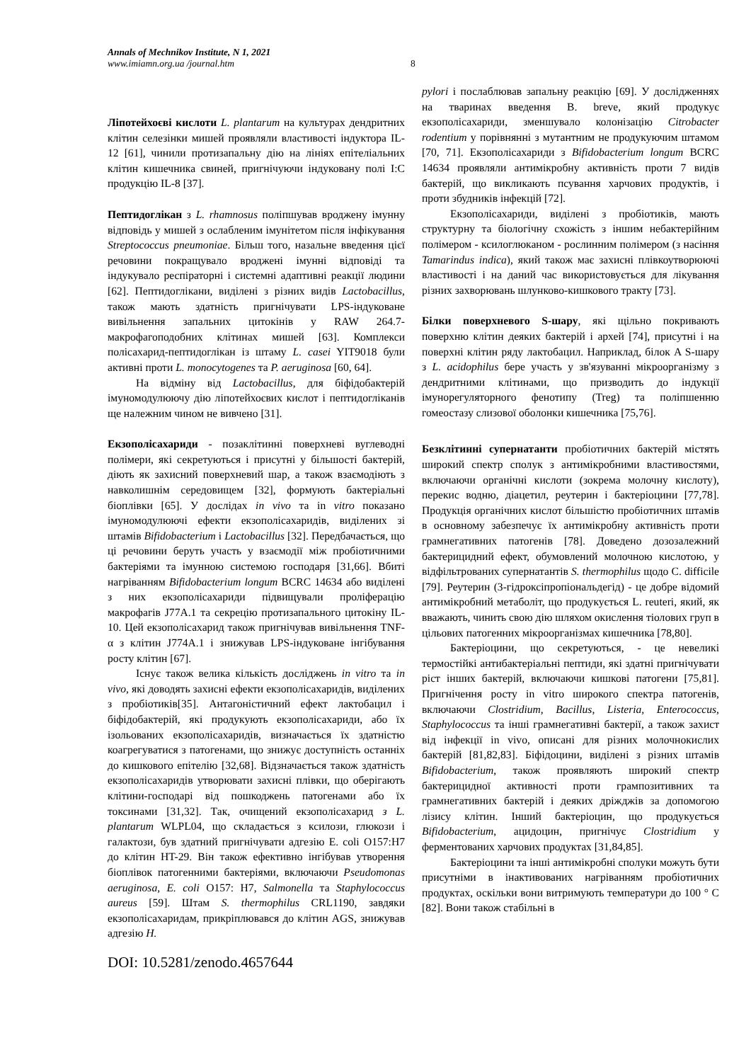Annals of Mechnikov Institute, N 1, 2021
www.imiamn.org.ua /journal.htm
8
Ліпотейхоєві кислоти L. plantarum на культурах дендритних клітин селезінки мишей проявляли властивості індуктора IL-12 [61], чинили протизапальну дію на лініях епітеліальних клітин кишечника свиней, пригнічуючи індуковану полі I:C продукцію IL-8 [37].
Пептидоглікан з L. rhamnosus поліпшував вроджену імунну відповідь у мишей з ослабленим імунітетом після інфікування Streptococcus pneumoniae. Більш того, назальне введення цієї речовини покращувало вроджені імунні відповіді та індукувало респіраторні і системні адаптивні реакції людини [62]. Пептидоглікани, виділені з різних видів Lactobacillus, також мають здатність пригнічувати LPS-індуковане вивільнення запальних цитокінів у RAW 264.7-макрофагоподобних клітинах мишей [63]. Комплекси полісахарид-пептидоглікан із штаму L. casei YIT9018 були активні проти L. monocytogenes та P. aeruginosa [60, 64].
На відміну від Lactobacillus, для біфідобактерій імуномодулюючу дію ліпотейхоєвих кислот і пептидогліканів ще належним чином не вивчено [31].
Екзополісахариди - позаклітинні поверхневі вуглеводні полімери, які секретуються і присутні у більшості бактерій, діють як захисний поверхневий шар, а також взаємодіють з навколишнім середовищем [32], формують бактеріальні біоплівки [65]. У дослідах in vivo та in vitro показано імуномодулюючі ефекти екзополісахаридів, виділених зі штамів Bifidobacterium і Lactobacillus [32]. Передбачається, що ці речовини беруть участь у взаємодії між пробіотичними бактеріями та імунною системою господаря [31,66]. Вбиті нагріванням Bifidobacterium longum BCRC 14634 або виділені з них екзополісахариди підвищували проліферацію макрофагів J77A.1 та секрецію протизапального цитокіну IL-10. Цей екзополісахарид також пригнічував вивільнення TNF-α з клітин J774A.1 і знижував LPS-індуковане інгібування росту клітин [67].
Існує також велика кількість досліджень in vitro та in vivo, які доводять захисні ефекти екзополісахаридів, виділених з пробіотиків[35]. Антагоністичний ефект лактобацил і біфідобактерій, які продукують екзополісахариди, або їх ізольованих екзополісахаридів, визначається їх здатністю коагрегуватися з патогенами, що знижує доступність останніх до кишкового епітелію [32,68]. Відзначається також здатність екзополісахаридів утворювати захисні плівки, що оберігають клітини-господарі від пошкоджень патогенами або їх токсинами [31,32]. Так, очищений екзополісахарид з L. plantarum WLPL04, що складається з ксилози, глюкози і галактози, був здатний пригнічувати адгезію E. coli O157:H7 до клітин HT-29. Він також ефективно інгібував утворення біоплівок патогенними бактеріями, включаючи Pseudomonas aeruginosa, E. coli O157: H7, Salmonella та Staphylococcus aureus [59]. Штам S. thermophilus CRL1190, завдяки екзополісахаридам, прикріплювався до клітин AGS, знижував адгезію H.
pylori і послаблював запальну реакцію [69]. У дослідженнях на тваринах введення B. breve, який продукує екзополісахариди, зменшувало колонізацію Citrobacter rodentium у порівнянні з мутантним не продукуючим штамом [70, 71]. Екзополісахариди з Bifidobacterium longum BCRC 14634 проявляли антимікробну активність проти 7 видів бактерій, що викликають псування харчових продуктів, і проти збудників інфекцій [72].
Екзополісахариди, виділені з пробіотиків, мають структурну та біологічну схожість з іншим небактерійним полімером - ксилоглюканом - рослинним полімером (з насіння Tamarindus indica), який також має захисні плівкоутворюючі властивості і на даний час використовується для лікування різних захворювань шлунково-кишкового тракту [73].
Білки поверхневого S-шару, які щільно покривають поверхню клітин деяких бактерій і архей [74], присутні і на поверхні клітин ряду лактобацил. Наприклад, білок A S-шару з L. acidophilus бере участь у зв'язуванні мікроорганізму з дендритними клітинами, що призводить до індукції імунорегуляторного фенотипу (Treg) та поліпшенню гомеостазу слизової оболонки кишечника [75,76].
Безклітинні супернатанти пробіотичних бактерій містять широкий спектр сполук з антимікробними властивостями, включаючи органічні кислоти (зокрема молочну кислоту), перекис водню, діацетил, реутерин і бактеріоцини [77,78]. Продукція органічних кислот більшістю пробіотичних штамів в основному забезпечує їх антимікробну активність проти грамнегативних патогенів [78]. Доведено дозозалежний бактерицидний ефект, обумовлений молочною кислотою, у відфільтрованих супернатантів S. thermophilus щодо C. difficile [79]. Реутерин (3-гідроксіпропіональдегід) - це добре відомий антимікробний метаболіт, що продукується L. reuteri, який, як вважають, чинить свою дію шляхом окислення тіолових груп в цільових патогенних мікроорганізмах кишечника [78,80].
Бактеріоцини, що секретуються, - це невеликі термостійкі антибактеріальні пептиди, які здатні пригнічувати ріст інших бактерій, включаючи кишкові патогени [75,81]. Пригнічення росту in vitro широкого спектра патогенів, включаючи Clostridium, Bacillus, Listeria, Enterococcus, Staphylococcus та інші грамнегативні бактерії, а також захист від інфекції in vivo, описані для різних молочнокислих бактерій [81,82,83]. Біфідоцини, виділені з різних штамів Bifidobacterium, також проявляють широкий спектр бактерицидної активності проти грампозитивних та грамнегативних бактерій і деяких дріжджів за допомогою лізису клітин. Інший бактеріоцин, що продукується Bifidobacterium, ацидоцин, пригнічує Clostridium у ферментованих харчових продуктах [31,84,85].
Бактеріоцини та інші антимікробні сполуки можуть бути присутніми в інактивованих нагріванням пробіотичних продуктах, оскільки вони витримують температури до 100 ° C [82]. Вони також стабільні в
DOI: 10.5281/zenodo.4657644